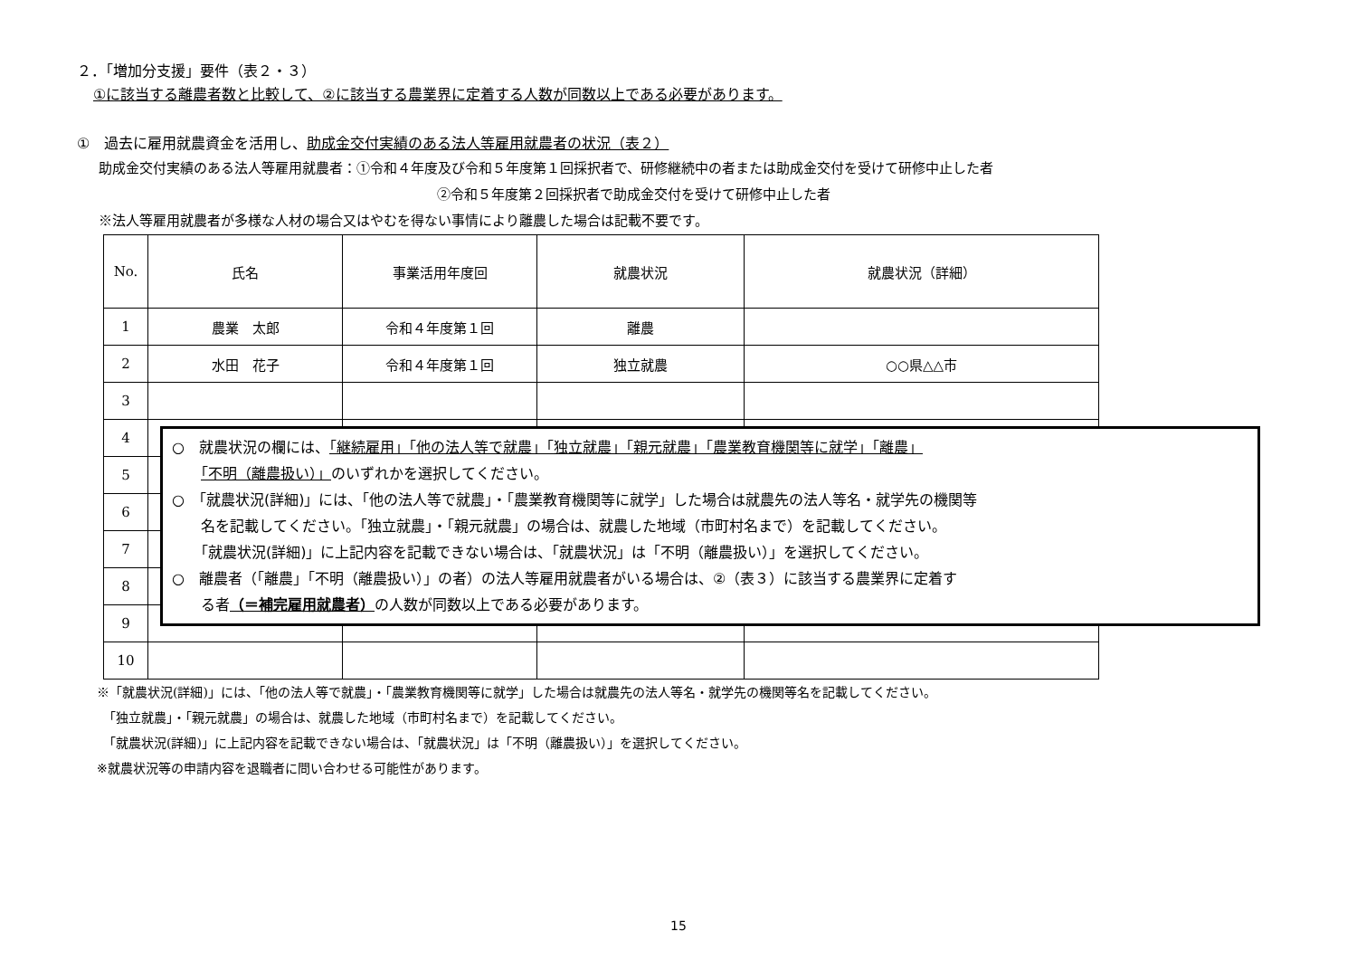２．「増加分支援」要件（表２・３）
①に該当する離農者数と比較して、②に該当する農業界に定着する人数が同数以上である必要があります。
①　過去に雇用就農資金を活用し、助成金交付実績のある法人等雇用就農者の状況（表２）
助成金交付実績のある法人等雇用就農者：①令和４年度及び令和５年度第１回採択者で、研修継続中の者または助成金交付を受けて研修中止した者
②令和５年度第２回採択者で助成金交付を受けて研修中止した者
※法人等雇用就農者が多様な人材の場合又はやむを得ない事情により離農した場合は記載不要です。
| No. | 氏名 | 事業活用年度回 | 就農状況 | 就農状況（詳細） |
| --- | --- | --- | --- | --- |
| 1 | 農業 太郎 | 令和４年度第１回 | 離農 | |
| 2 | 水田 花子 | 令和４年度第１回 | 独立就農 | ○○県△△市 |
| 3 | | | | |
| 4 | | | | |
| 5 | | | | |
| 6 | | | | |
| 7 | | | | |
| 8 | | | | |
| 9 | | | | |
| 10 | | | | |
※「就農状況(詳細)」には、「他の法人等で就農」・「農業教育機関等に就学」した場合は就農先の法人等名・就学先の機関等名を記載してください。
　「独立就農」・「親元就農」の場合は、就農した地域（市町村名まで）を記載してください。
　「就農状況(詳細)」に上記内容を記載できない場合は、「就農状況」は「不明（離農扱い）」を選択してください。
※就農状況等の申請内容を退職者に問い合わせる可能性があります。
○　就農状況の欄には、「継続雇用」「他の法人等で就農」「独立就農」「親元就農」「農業教育機関等に就学」「離農」
　　「不明（離農扱い）」のいずれかを選択してください。
○　「就農状況(詳細)」には、「他の法人等で就農」・「農業教育機関等に就学」した場合は就農先の法人等名・就学先の機関等
　　名を記載してください。「独立就農」・「親元就農」の場合は、就農した地域（市町村名まで）を記載してください。
　　「就農状況(詳細)」に上記内容を記載できない場合は、「就農状況」は「不明（離農扱い）」を選択してください。
○　離農者（「離農」「不明（離農扱い）」の者）の法人等雇用就農者がいる場合は、②（表３）に該当する農業界に定着す
　　る者（＝補完雇用就農者）の人数が同数以上である必要があります。
15